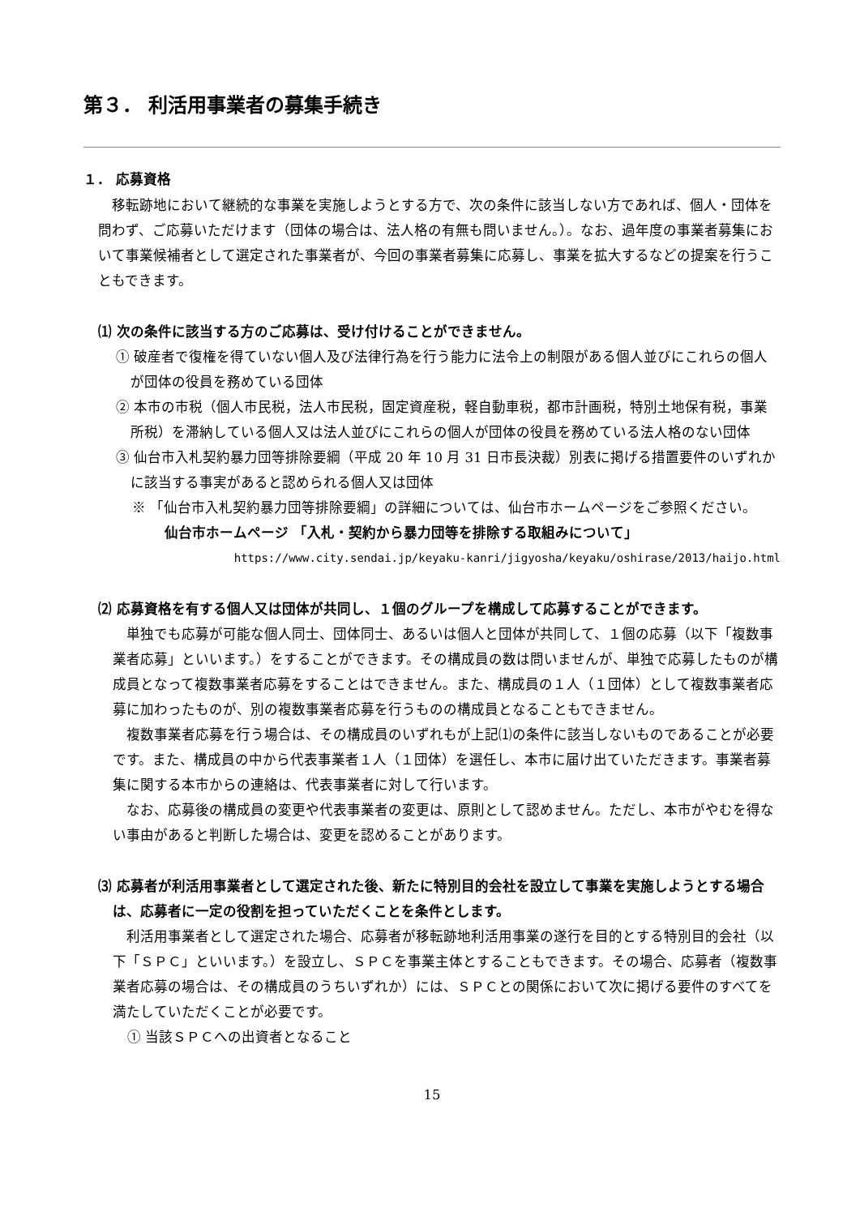第３． 利活用事業者の募集手続き
１． 応募資格
移転跡地において継続的な事業を実施しようとする方で、次の条件に該当しない方であれば、個人・団体を問わず、ご応募いただけます（団体の場合は、法人格の有無も問いません。）。なお、過年度の事業者募集において事業候補者として選定された事業者が、今回の事業者募集に応募し、事業を拡大するなどの提案を行うこともできます。
⑴ 次の条件に該当する方のご応募は、受け付けることができません。
① 破産者で復権を得ていない個人及び法律行為を行う能力に法令上の制限がある個人並びにこれらの個人が団体の役員を務めている団体
② 本市の市税（個人市民税，法人市民税，固定資産税，軽自動車税，都市計画税，特別土地保有税，事業所税）を滞納している個人又は法人並びにこれらの個人が団体の役員を務めている法人格のない団体
③ 仙台市入札契約暴力団等排除要綱（平成 20 年 10 月 31 日市長決裁）別表に掲げる措置要件のいずれかに該当する事実があると認められる個人又は団体
※ 「仙台市入札契約暴力団等排除要綱」の詳細については、仙台市ホームページをご参照ください。
仙台市ホームページ 「入札・契約から暴力団等を排除する取組みについて」
https://www.city.sendai.jp/keyaku-kanri/jigyosha/keyaku/oshirase/2013/haijo.html
⑵ 応募資格を有する個人又は団体が共同し、１個のグループを構成して応募することができます。
単独でも応募が可能な個人同士、団体同士、あるいは個人と団体が共同して、１個の応募（以下「複数事業者応募」といいます。）をすることができます。その構成員の数は問いませんが、単独で応募したものが構成員となって複数事業者応募をすることはできません。また、構成員の１人（１団体）として複数事業者応募に加わったものが、別の複数事業者応募を行うものの構成員となることもできません。
複数事業者応募を行う場合は、その構成員のいずれもが上記⑴の条件に該当しないものであることが必要です。また、構成員の中から代表事業者１人（１団体）を選任し、本市に届け出ていただきます。事業者募集に関する本市からの連絡は、代表事業者に対して行います。
なお、応募後の構成員の変更や代表事業者の変更は、原則として認めません。ただし、本市がやむを得ない事由があると判断した場合は、変更を認めることがあります。
⑶ 応募者が利活用事業者として選定された後、新たに特別目的会社を設立して事業を実施しようとする場合は、応募者に一定の役割を担っていただくことを条件とします。
利活用事業者として選定された場合、応募者が移転跡地利活用事業の遂行を目的とする特別目的会社（以下「ＳＰＣ」といいます。）を設立し、ＳＰＣを事業主体とすることもできます。その場合、応募者（複数事業者応募の場合は、その構成員のうちいずれか）には、ＳＰＣとの関係において次に掲げる要件のすべてを満たしていただくことが必要です。
① 当該ＳＰＣへの出資者となること
15